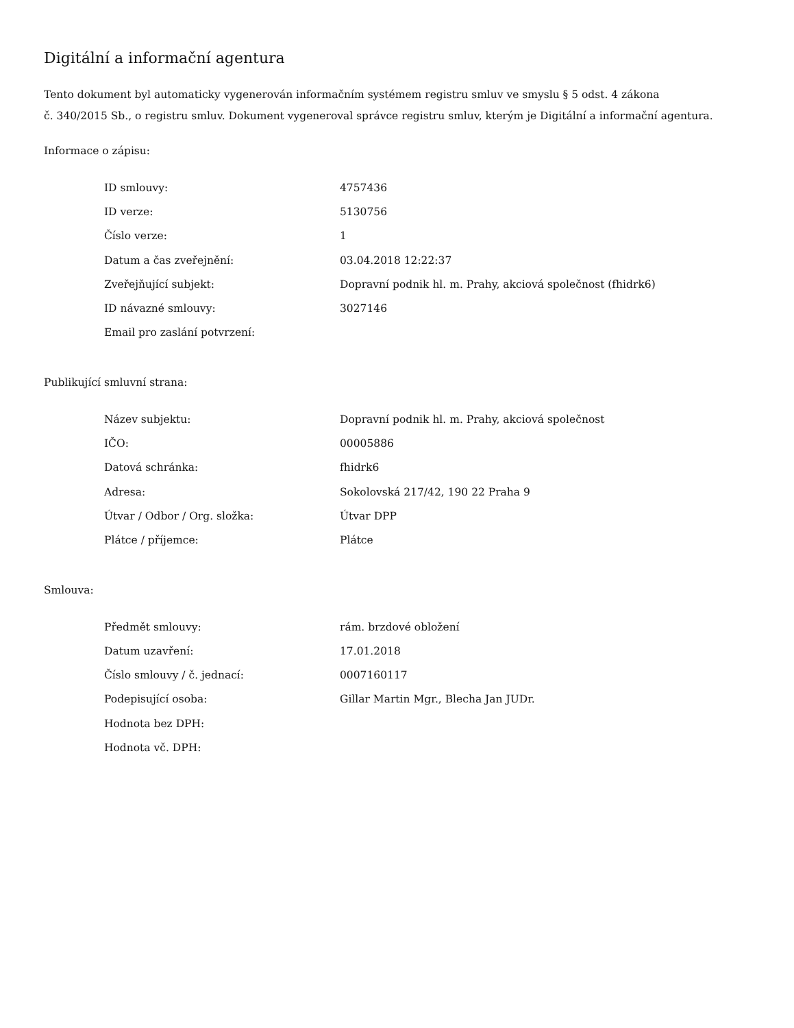Digitální a informační agentura
Tento dokument byl automaticky vygenerován informačním systémem registru smluv ve smyslu § 5 odst. 4 zákona
č. 340/2015 Sb., o registru smluv. Dokument vygeneroval správce registru smluv, kterým je Digitální a informační agentura.
Informace o zápisu:
| ID smlouvy: | 4757436 |
| ID verze: | 5130756 |
| Číslo verze: | 1 |
| Datum a čas zveřejnění: | 03.04.2018 12:22:37 |
| Zveřejňující subjekt: | Dopravní podnik hl. m. Prahy, akciová společnost (fhidrk6) |
| ID návazné smlouvy: | 3027146 |
| Email pro zaslání potvrzení: | |
Publikující smluvní strana:
| Název subjektu: | Dopravní podnik hl. m. Prahy, akciová společnost |
| IČO: | 00005886 |
| Datová schránka: | fhidrk6 |
| Adresa: | Sokolovská 217/42, 190 22 Praha 9 |
| Útvar / Odbor / Org. složka: | Útvar DPP |
| Plátce / příjemce: | Plátce |
Smlouva:
| Předmět smlouvy: | rám. brzdové obložení |
| Datum uzavření: | 17.01.2018 |
| Číslo smlouvy / č. jednací: | 0007160117 |
| Podepisující osoba: | Gillar Martin Mgr., Blecha Jan JUDr. |
| Hodnota bez DPH: | |
| Hodnota vč. DPH: | |